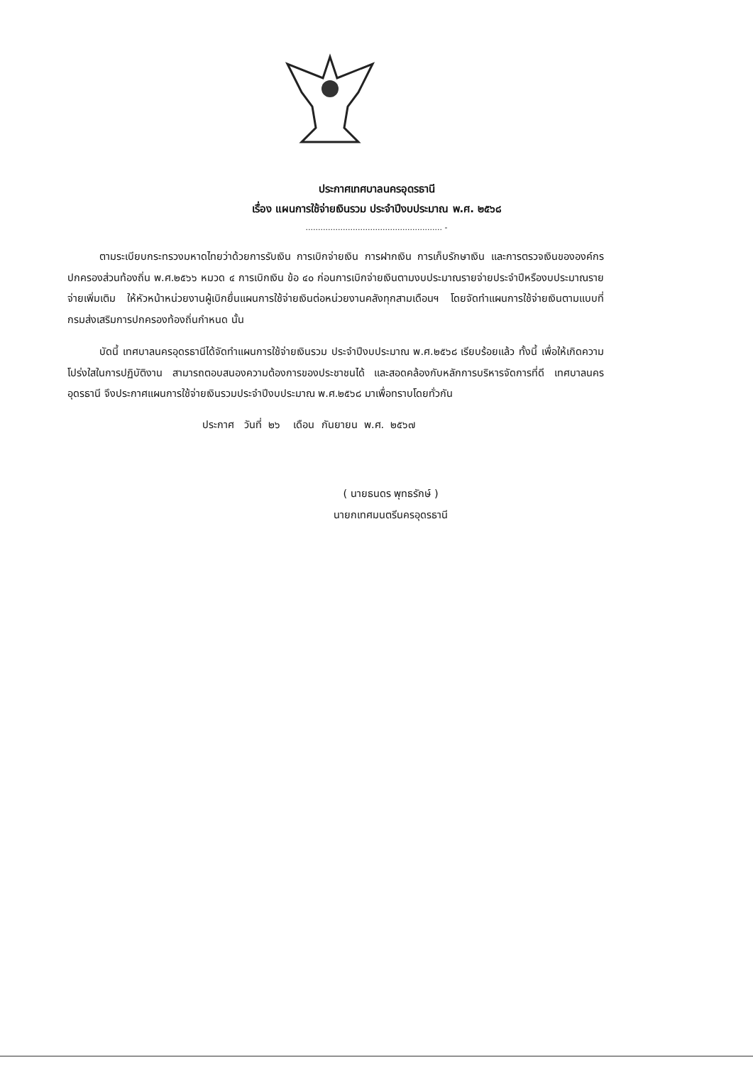ประกาศเทศบาลนครอุดรธานี
เรื่อง แผนการใช้จ่ายเงินรวม ประจำปีงบประมาณ พ.ศ. ๒๕๖๘
....................................................... -
ตามระเบียบกระทรวงมหาดไทยว่าด้วยการรับเงิน การเบิกจ่ายเงิน การฝากเงิน การเก็บรักษาเงิน และการตรวจเงินขององค์กรปกครองส่วนท้องถิ่น พ.ศ.๒๕๖๖ หมวด ๔ การเบิกเงิน ข้อ ๔๐ ก่อนการเบิกจ่ายเงินตามงบประมาณรายจ่ายประจำปีหรืองบประมาณรายจ่ายเพิ่มเติม ให้หัวหน้าหน่วยงานผู้เบิกยื่นแผนการใช้จ่ายเงินต่อหน่วยงานคลังทุกสามเดือนฯ โดยจัดทำแผนการใช้จ่ายเงินตามแบบที่กรมส่งเสริมการปกครองท้องถิ่นกำหนด นั้น
บัดนี้ เทศบาลนครอุดรธานีได้จัดทำแผนการใช้จ่ายเงินรวม ประจำปีงบประมาณ พ.ศ.๒๕๖๘ เรียบร้อยแล้ว ทั้งนี้ เพื่อให้เกิดความโปร่งใสในการปฏิบัติงาน สามารถตอบสนองความต้องการของประชาชนได้ และสอดคล้องกับหลักการบริหารจัดการที่ดี เทศบาลนครอุดรธานี จึงประกาศแผนการใช้จ่ายเงินรวมประจำปีงบประมาณ พ.ศ.๒๕๖๘ มาเพื่อทราบโดยทั่วกัน
ประกาศ วันที่ ๒๖ เดือน กันยายน พ.ศ. ๒๕๖๗
( นายธนดร พุทธรักษ์ )
นายกเทศมนตรีนครอุดรธานี